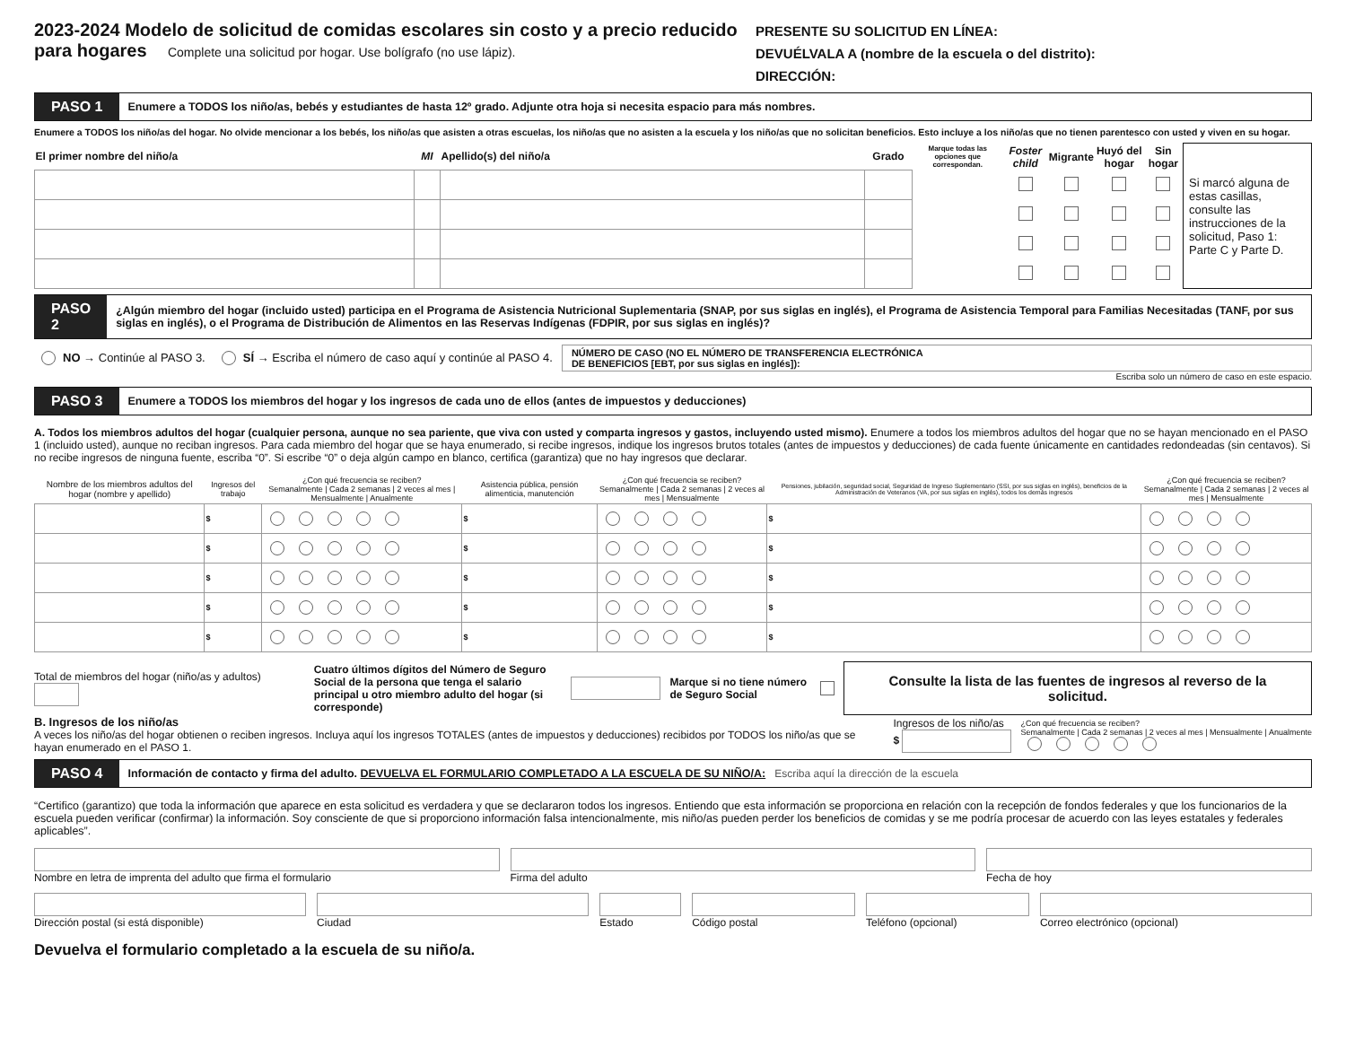2023-2024 Modelo de solicitud de comidas escolares sin costo y a precio reducido
para hogares
Complete una solicitud por hogar. Use bolígrafo (no use lápiz).
PRESENTE SU SOLICITUD EN LÍNEA:
DEVUÉLVALA A (nombre de la escuela o del distrito):
DIRECCIÓN:
PASO 1 Enumere a TODOS los niño/as, bebés y estudiantes de hasta 12º grado. Adjunte otra hoja si necesita espacio para más nombres.
Enumere a TODOS los niño/as del hogar. No olvide mencionar a los bebés, los niño/as que asisten a otras escuelas, los niño/as que no asisten a la escuela y los niño/as que no solicitan beneficios. Esto incluye a los niño/as que no tienen parentesco con usted y viven en su hogar.
| El primer nombre del niño/a | MI | Apellido(s) del niño/a | Grado | Marque todas las opciones que correspondan. | Foster child | Migrante | Huyó del hogar | Sin hogar | Si marcó alguna de estas casillas, consulte las instrucciones de la solicitud, Paso 1: Parte C y Parte D. |
| --- | --- | --- | --- | --- | --- | --- | --- | --- | --- |
PASO 2 ¿Algún miembro del hogar (incluido usted) participa en el Programa de Asistencia Nutricional Suplementaria (SNAP, por sus siglas en inglés), el Programa de Asistencia Temporal para Familias Necesitadas (TANF, por sus siglas en inglés), o el Programa de Distribución de Alimentos en las Reservas Indígenas (FDPIR, por sus siglas en inglés)?
NO → Continúe al PASO 3. SÍ → Escriba el número de caso aquí y continúe al PASO 4. NÚMERO DE CASO (NO EL NÚMERO DE TRANSFERENCIA ELECTRÓNICA
DE BENEFICIOS [EBT, por sus siglas en inglés]):
Escriba solo un número de caso en este espacio.
PASO 3 Enumere a TODOS los miembros del hogar y los ingresos de cada uno de ellos (antes de impuestos y deducciones)
A. Todos los miembros adultos del hogar (cualquier persona, aunque no sea pariente, que viva con usted y comparta ingresos y gastos, incluyendo usted mismo). Enumere a todos los miembros adultos del hogar que no se hayan mencionado en el PASO 1 (incluido usted), aunque no reciban ingresos. Para cada miembro del hogar que se haya enumerado, si recibe ingresos, indique los ingresos brutos totales (antes de impuestos y deducciones) de cada fuente únicamente en cantidades redondeadas (sin centavos). Si no recibe ingresos de ninguna fuente, escriba “0”. Si escribe “0” o deja algún campo en blanco, certifica (garantiza) que no hay ingresos que declarar.
| Nombre de los miembros adultos del hogar (nombre y apellido) | Ingresos del trabajo | ¿Con qué frecuencia se reciben? Semanalmente / Cada 2 semanas / 2 veces al mes / Mensualmente / Anualmente | Asistencia pública, pensión alimenticia, manutención | ¿Con qué frecuencia se reciben? Semanalmente / Cada 2 semanas / 2 veces al mes / Mensualmente | Pensiones, jubilación, seguridad social, Seguridad de Ingreso Suplementario (SSI, por sus siglas en inglés), beneficios de la Administración de Veteranos (VA, por sus siglas en inglés), todos los demás ingresos | ¿Con qué frecuencia se reciben? Semanalmente / Cada 2 semanas / 2 veces al mes / Mensualmente |
| --- | --- | --- | --- | --- | --- | --- |
| | $ | | $ | | $ | |
| | $ | | $ | | $ | |
| | $ | | $ | | $ | |
| | $ | | $ | | $ | |
| | $ | | $ | | $ | |
Total de miembros del hogar (niño/as y adultos) Cuatro últimos dígitos del Número de Seguro Social de la persona que tenga el salario principal u otro miembro adulto del hogar (si corresponde) Marque si no tiene número de Seguro Social Consulte la lista de las fuentes de ingresos al reverso de la solicitud.
B. Ingresos de los niño/as
A veces los niño/as del hogar obtienen o reciben ingresos. Incluya aquí los ingresos TOTALES (antes de impuestos y deducciones) recibidos por TODOS los niño/as que se hayan enumerado en el PASO 1.
Ingresos de los niño/as
$
¿Con qué frecuencia se reciben?
Semanalmente | Cada 2 semanas | 2 veces al mes | Mensualmente | Anualmente
PASO 4 Información de contacto y firma del adulto. DEVUELVA EL FORMULARIO COMPLETADO A LA ESCUELA DE SU NIÑO/A: Escriba aquí la dirección de la escuela
“Certifico (garantizo) que toda la información que aparece en esta solicitud es verdadera y que se declararon todos los ingresos. Entiendo que esta información se proporciona en relación con la recepción de fondos federales y que los funcionarios de la escuela pueden verificar (confirmar) la información. Soy consciente de que si proporciono información falsa intencionalmente, mis niño/as pueden perder los beneficios de comidas y se me podría procesar de acuerdo con las leyes estatales y federales aplicables”.
Nombre en letra de imprenta del adulto que firma el formulario
Firma del adulto Fecha de hoy
Dirección postal (si está disponible)
Ciudad Estado Código postal Teléfono (opcional) Correo electrónico (opcional)
Devuelva el formulario completado a la escuela de su niño/a.